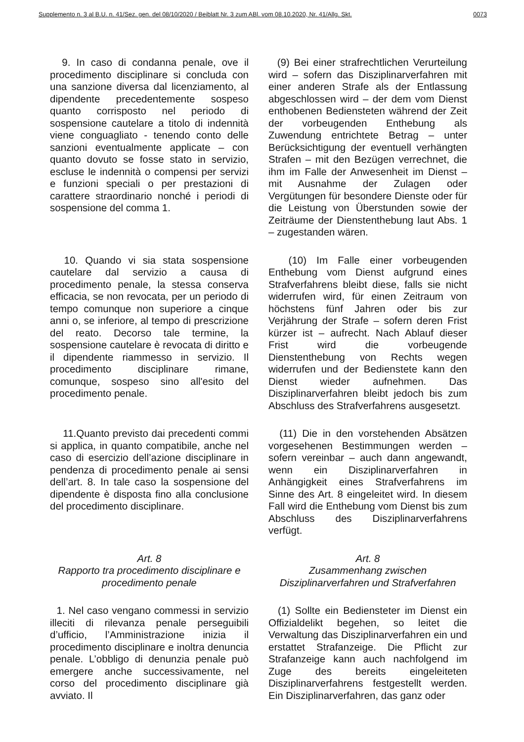Supplemento n. 3 al B.U. n. 41/Sez. gen. del 08/10/2020 / Beiblatt Nr. 3 zum ABl. vom 08.10.2020, Nr. 41/Allg. Skt. 0073
9. In caso di condanna penale, ove il procedimento disciplinare si concluda con una sanzione diversa dal licenziamento, al dipendente precedentemente sospeso quanto corrisposto nel periodo di sospensione cautelare a titolo di indennità viene conguagliato - tenendo conto delle sanzioni eventualmente applicate – con quanto dovuto se fosse stato in servizio, escluse le indennità o compensi per servizi e funzioni speciali o per prestazioni di carattere straordinario nonché i periodi di sospensione del comma 1.
(9) Bei einer strafrechtlichen Verurteilung wird – sofern das Disziplinarverfahren mit einer anderen Strafe als der Entlassung abgeschlossen wird – der dem vom Dienst enthobenen Bediensteten während der Zeit der vorbeugenden Enthebung als Zuwendung entrichtete Betrag – unter Berücksichtigung der eventuell verhängten Strafen – mit den Bezügen verrechnet, die ihm im Falle der Anwesenheit im Dienst – mit Ausnahme der Zulagen oder Vergütungen für besondere Dienste oder für die Leistung von Überstunden sowie der Zeiträume der Dienstenthebung laut Abs. 1 – zugestanden wären.
10. Quando vi sia stata sospensione cautelare dal servizio a causa di procedimento penale, la stessa conserva efficacia, se non revocata, per un periodo di tempo comunque non superiore a cinque anni o, se inferiore, al tempo di prescrizione del reato. Decorso tale termine, la sospensione cautelare è revocata di diritto e il dipendente riammesso in servizio. Il procedimento disciplinare rimane, comunque, sospeso sino all'esito del procedimento penale.
(10) Im Falle einer vorbeugenden Enthebung vom Dienst aufgrund eines Strafverfahrens bleibt diese, falls sie nicht widerrufen wird, für einen Zeitraum von höchstens fünf Jahren oder bis zur Verjährung der Strafe – sofern deren Frist kürzer ist – aufrecht. Nach Ablauf dieser Frist wird die vorbeugende Dienstenthebung von Rechts wegen widerrufen und der Bedienstete kann den Dienst wieder aufnehmen. Das Disziplinarverfahren bleibt jedoch bis zum Abschluss des Strafverfahrens ausgesetzt.
11.Quanto previsto dai precedenti commi si applica, in quanto compatibile, anche nel caso di esercizio dell’azione disciplinare in pendenza di procedimento penale ai sensi dell’art. 8. In tale caso la sospensione del dipendente è disposta fino alla conclusione del procedimento disciplinare.
(11) Die in den vorstehenden Absätzen vorgesehenen Bestimmungen werden – sofern vereinbar – auch dann angewandt, wenn ein Disziplinarverfahren in Anhängigkeit eines Strafverfahrens im Sinne des Art. 8 eingeleitet wird. In diesem Fall wird die Enthebung vom Dienst bis zum Abschluss des Disziplinarverfahrens verfügt.
Art. 8
Rapporto tra procedimento disciplinare e procedimento penale
Art. 8
Zusammenhang zwischen
Disziplinarverfahren und Strafverfahren
1. Nel caso vengano commessi in servizio illeciti di rilevanza penale perseguibili d’ufficio, l’Amministrazione inizia il procedimento disciplinare e inoltra denuncia penale. L’obbligo di denunzia penale può emergere anche successivamente, nel corso del procedimento disciplinare già avviato. Il
(1) Sollte ein Bediensteter im Dienst ein Offizialdelikt begehen, so leitet die Verwaltung das Disziplinarverfahren ein und erstattet Strafanzeige. Die Pflicht zur Strafanzeige kann auch nachfolgend im Zuge des bereits eingeleiteten Disziplinarverfahrens festgestellt werden. Ein Disziplinarverfahren, das ganz oder